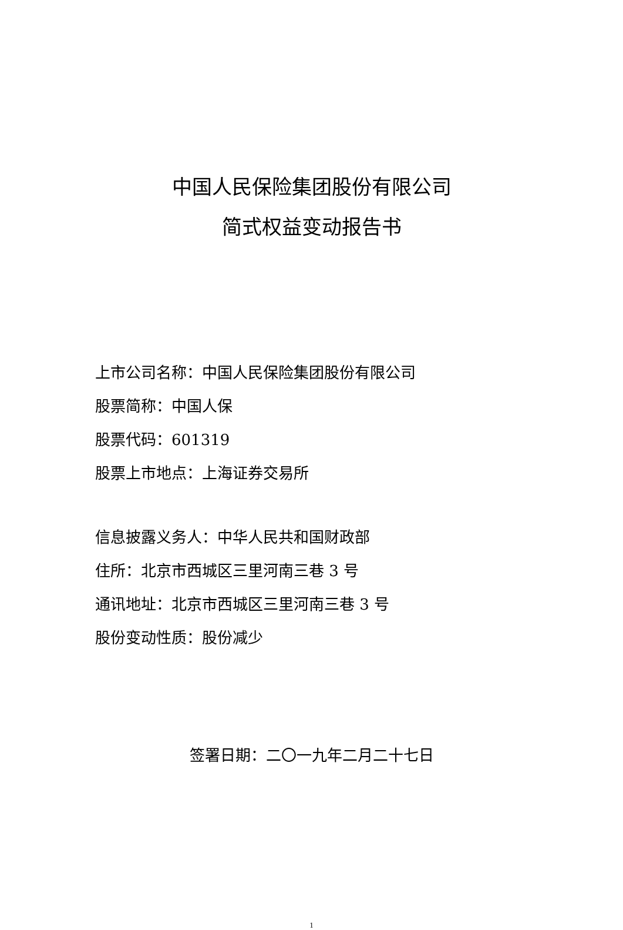中国人民保险集团股份有限公司
简式权益变动报告书
上市公司名称：中国人民保险集团股份有限公司
股票简称：中国人保
股票代码：601319
股票上市地点：上海证券交易所
信息披露义务人：中华人民共和国财政部
住所：北京市西城区三里河南三巷 3 号
通讯地址：北京市西城区三里河南三巷 3 号
股份变动性质：股份减少
签署日期：二〇一九年二月二十七日
1